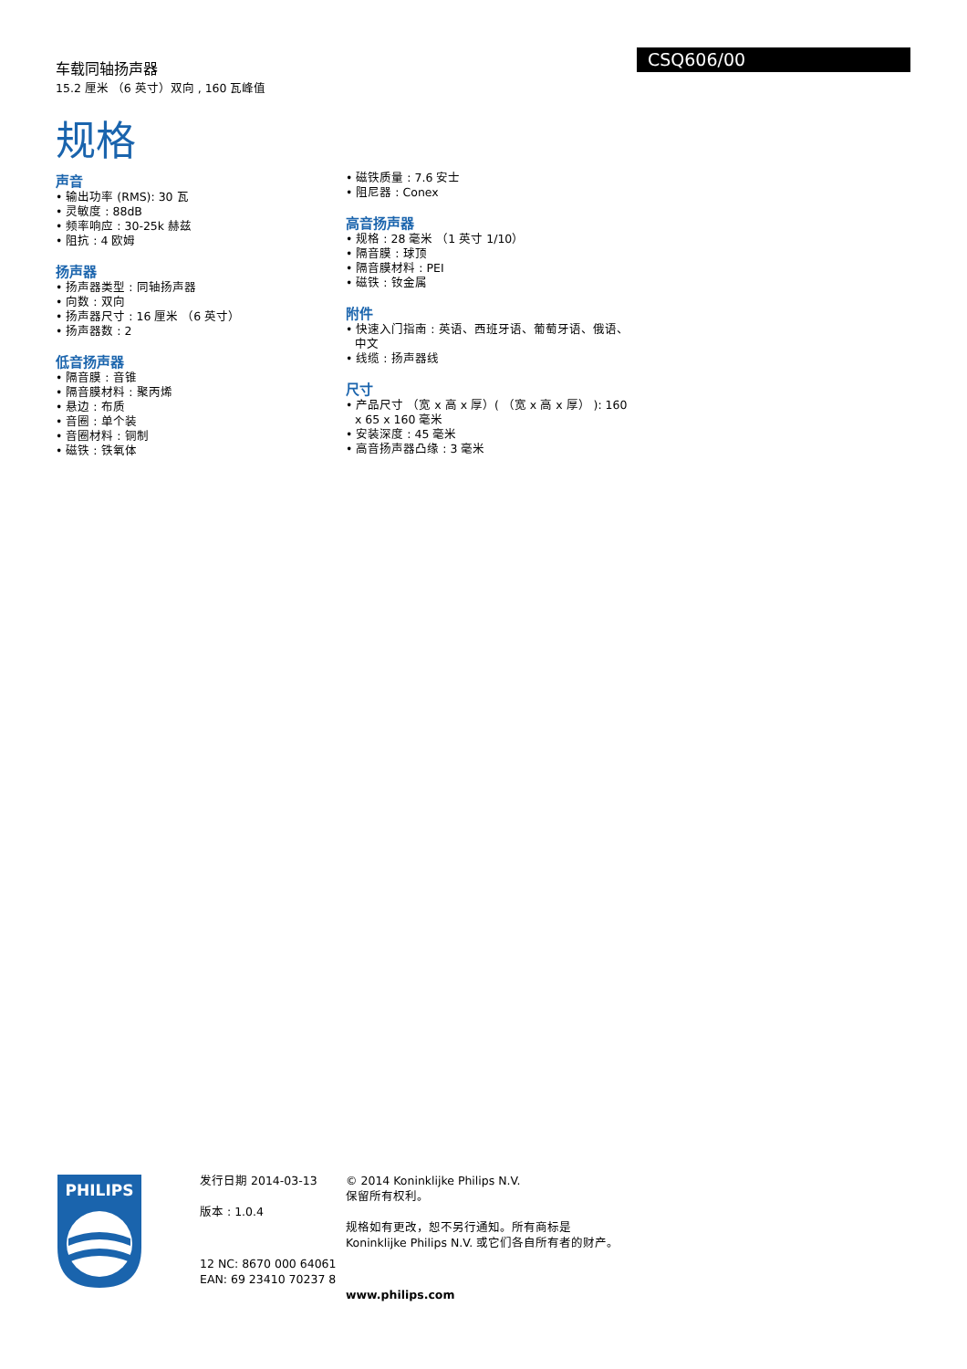车载同轴扬声器
15.2 厘米 （6 英寸）双向 , 160 瓦峰值
规格
CSQ606/00
声音
• 输出功率 (RMS): 30 瓦
• 灵敏度 : 88dB
• 频率响应 : 30-25k 赫兹
• 阻抗 : 4 欧姆
扬声器
• 扬声器类型 : 同轴扬声器
• 向数 : 双向
• 扬声器尺寸 : 16 厘米 （6 英寸）
• 扬声器数 : 2
低音扬声器
• 隔音膜 : 音锥
• 隔音膜材料 : 聚丙烯
• 悬边 : 布质
• 音圈 : 单个装
• 音圈材料 : 铜制
• 磁铁 : 铁氧体
• 磁铁质量 : 7.6 安士
• 阻尼器 : Conex
高音扬声器
• 规格 : 28 毫米 （1 英寸 1/10）
• 隔音膜 : 球顶
• 隔音膜材料 : PEI
• 磁铁 : 钕金属
附件
• 快速入门指南 : 英语、西班牙语、葡萄牙语、俄语、中文
• 线缆 : 扬声器线
尺寸
• 产品尺寸 （宽 x 高 x 厚）( （宽 x 高 x 厚） ): 160 x 65 x 160 毫米
• 安装深度 : 45 毫米
• 高音扬声器凸缘 : 3 毫米
PHILIPS
发行日期 2014-03-13
版本 : 1.0.4
12 NC: 8670 000 64061
EAN: 69 23410 70237 8
© 2014 Koninklijke Philips N.V.
保留所有权利。
规格如有更改，恕不另行通知。所有商标是 Koninklijke Philips N.V. 或它们各自所有者的财产。
www.philips.com